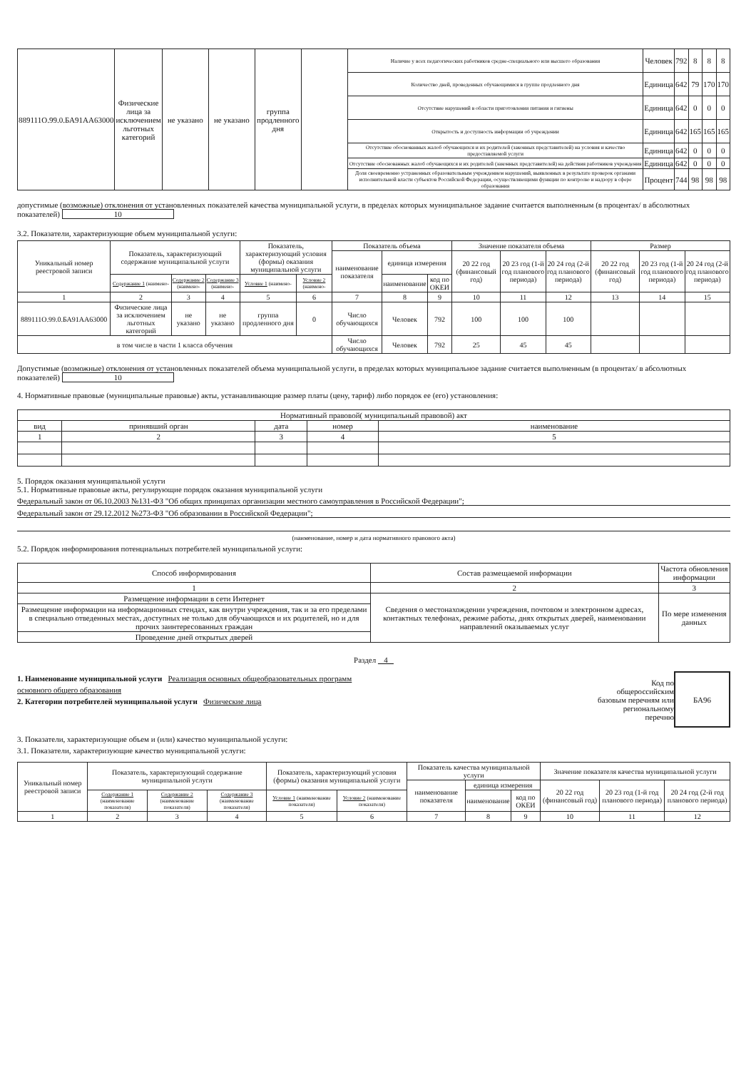| 889111О.99.0.БА91АА63000 | Физические лица за исключением льготных категорий | не указано | не указано | группа продленного дня | | Наличие у всех педагогических работников средне-специального или высшего образования | Человек | 792 | 8 | 8 | 8 |
| | | | | | | Количество дней, проведенных обучающимися в группе продленного дня | Единица | 642 | 79 | 170 | 170 |
| | | | | | | Отсутствие нарушений в области приготовления питания и гигиены | Единица | 642 | 0 | 0 | 0 |
| | | | | | | Открытость и доступность информации об учреждении | Единица | 642 | 165 | 165 | 165 |
| | | | | | | Отсутствие обоснованных жалоб обучающихся и их родителей (законных представителей) на условия и качество предоставляемой услуги | Единица | 642 | 0 | 0 | 0 |
| | | | | | | Отсутствие обоснованных жалоб обучающихся и их родителей (законных представителей) на действия работников учреждения | Единица | 642 | 0 | 0 | 0 |
| | | | | | | Доля своевременно устраненных образовательным учреждением нарушений, выявленных в результате проверок органами исполнительной власти субъектов Российской Федерации, осуществляющими функции по контролю и надзору в сфере образования | Процент | 744 | 98 | 98 | 98 |
допустимые (возможные) отклонения от установленных показателей качества муниципальной услуги, в пределах которых муниципальное задание считается выполненным (в процентах/ в абсолютных показателей) 10
3.2. Показатели, характеризующие объем муниципальной услуги:
| Уникальный номер реестровой записи | Показатель, характеризующий содержание муниципальной услуги | | | Показатель, характеризующий условия (формы) оказания муниципальной услуги | | Показатель объема | | | Значение показателя объема | | | Размер | | |
| | | | | | | наименование показателя | единица измерения | | 20 22 год (финансовый год) | 20 23 год (1-й год планового периода) | 20 24 год (2-й год планового периода) | 20 22 год (финансовый год) | 20 23 год (1-й год планового периода) | 20 24 год (2-й год планового периода) |
| | Содержание 1 (наимено- | Содержание 2 (наимено- | Содержание 3 (наимено- | Условие 1 (наимено- | Условие 2 (наимено- | | наименование | код по ОКЕИ | | | | | | |
| 1 | 2 | 3 | 4 | 5 | 6 | 7 | 8 | 9 | 10 | 11 | 12 | 13 | 14 | 15 |
| 889111О.99.0.БА91АА63000 | Физические лица за исключением льготных категорий | не указано | не указано | группа продленного дня | 0 | Число обучающихся | Человек | 792 | 100 | 100 | 100 | | | |
| в том числе в части 1 класса обучения | | | | | | Число обучающихся | Человек | 792 | 25 | 45 | 45 | | | |
Допустимые (возможные) отклонения от установленных показателей объема муниципальной услуги, в пределах которых муниципальное задание считается выполненным (в процентах/ в абсолютных показателей) 10
4. Нормативные правовые (муниципальные правовые) акты, устанавливающие размер платы (цену, тариф) либо порядок ее (его) установления:
| Нормативный правовой( муниципальный правовой) акт | | | | |
| вид | принявший орган | дата | номер | наименование |
| 1 | 2 | 3 | 4 | 5 |
5. Порядок оказания муниципальной услуги
5.1. Нормативные правовые акты, регулирующие порядок оказания муниципальной услуги
Федеральный закон от 06.10.2003 №131-ФЗ "Об общих принципах организации местного самоуправления в Российской Федерации";
Федеральный закон от 29.12.2012 №273-ФЗ "Об образовании в Российской Федерации";
(наименование, номер и дата нормативного правового акта)
5.2. Порядок информирования потенциальных потребителей муниципальной услуги:
| Способ информирования | Состав размещаемой информации | Частота обновления информации |
| 1 | 2 | 3 |
| Размещение информации в сети Интернет | Сведения о местонахождении учреждения, почтовом и электронном адресах, контактных телефонах, режиме работы, днях открытых дверей, наименовании направлений оказываемых услуг | По мере изменения данных |
| Размещение информации на информационных стендах, как внутри учреждения, так и за его пределами в специально отведенных местах, доступных не только для обучающихся и их родителей, но и для прочих заинтересованных граждан | | |
| Проведение дней открытых дверей | | |
Раздел 4
1. Наименование муниципальной услуги Реализация основных общеобразовательных программ
основного общего образования
2. Категории потребителей муниципальной услуги Физические лица
Код по
общероссийским
базовым перечням или
региональному
перечню
БА96
3. Показатели, характеризующие объем и (или) качество муниципальной услуги:
3.1. Показатели, характеризующие качество муниципальной услуги:
| Уникальный номер реестровой записи | Показатель, характеризующий содержание муниципальной услуги | | | Показатель, характеризующий условия (формы) оказания муниципальной услуги | | Показатель качества муниципальной услуги | | | Значение показателя качества муниципальной услуги | | |
| | | | | | | наименование показателя | единица измерения | | 20 22 год (финансовый год) | 20 23 год (1-й год планового периода) | 20 24 год (2-й год планового периода) |
| | Содержание 1 (наименование показателя) | Содержание 2 (наименование показателя) | Содержание 3 (наименование показателя) | Условие 1 (наименование показателя) | Условие 2 (наименование показателя) | | наименование | код по ОКЕИ | | | |
| 1 | 2 | 3 | 4 | 5 | 6 | 7 | 8 | 9 | 10 | 11 | 12 |